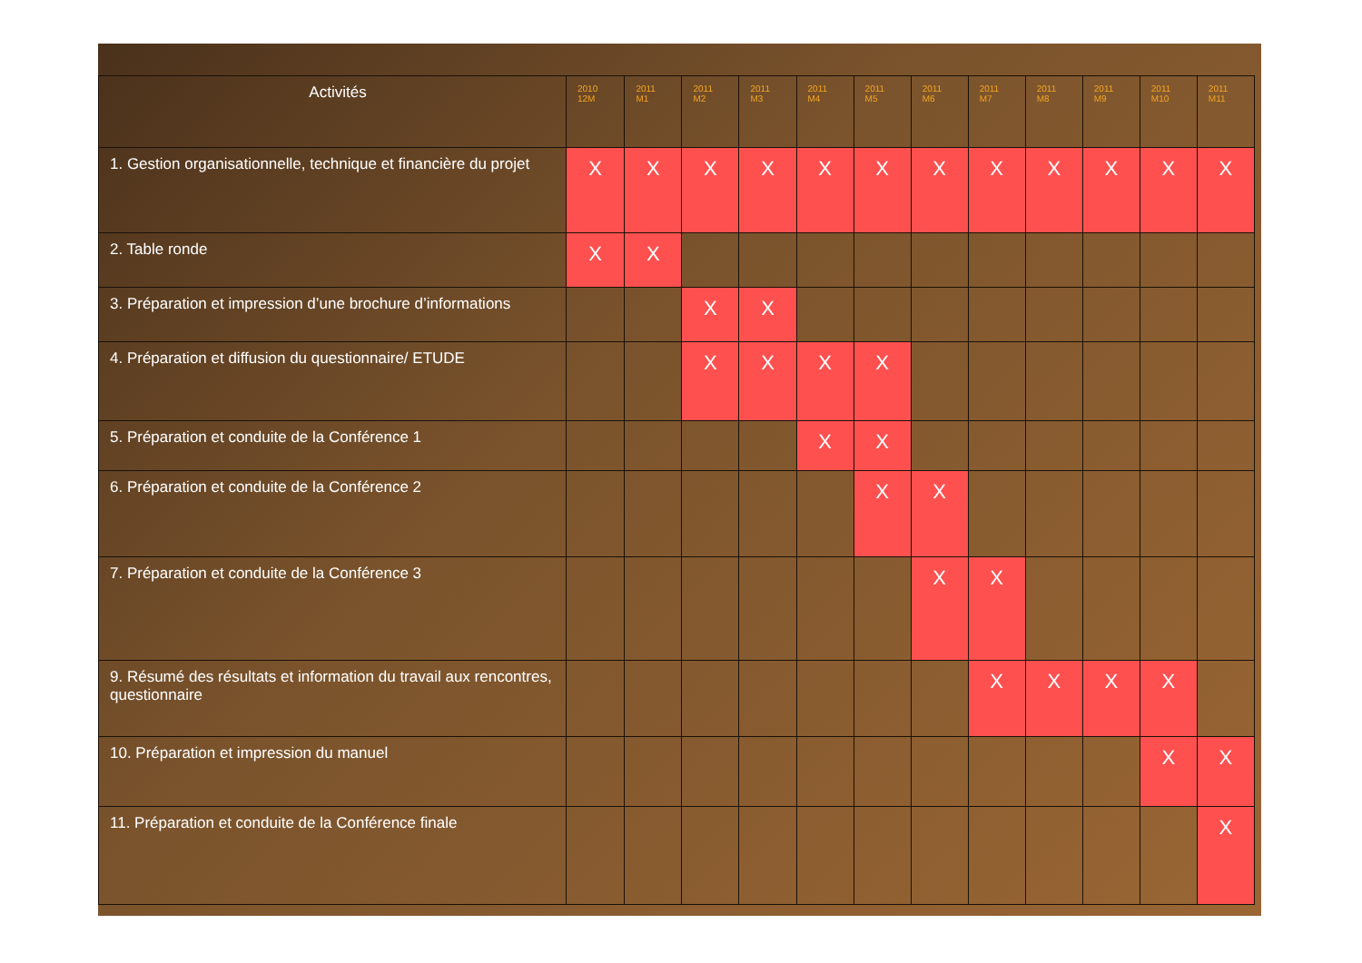| Activités | 2010 12M | 2011 M1 | 2011 M2 | 2011 M3 | 2011 M4 | 2011 M5 | 2011 M6 | 2011 M7 | 2011 M8 | 2011 M9 | 2011 M10 | 2011 M11 |
| --- | --- | --- | --- | --- | --- | --- | --- | --- | --- | --- | --- | --- |
| 1. Gestion organisationnelle, technique et financière du projet | X | X | X | X | X | X | X | X | X | X | X | X |
| 2. Table ronde | X | X | | | | | | | | | | |
| 3. Préparation et impression d’une brochure d’informations | | | X | X | | | | | | | | |
| 4. Préparation et diffusion du questionnaire/ ETUDE | | | X | X | X | X | | | | | | |
| 5. Préparation et conduite de la Conférence 1 | | | | | X | X | | | | | | |
| 6. Préparation et conduite de la Conférence 2 | | | | | | X | X | | | | | |
| 7. Préparation et conduite de la Conférence 3 | | | | | | | X | X | | | | |
| 9. Résumé des résultats et information du travail aux rencontres, questionnaire | | | | | | | | X | X | X | X | |
| 10. Préparation et impression du manuel | | | | | | | | | | | X | X |
| 11. Préparation et conduite de la Conférence finale | | | | | | | | | | | | X |